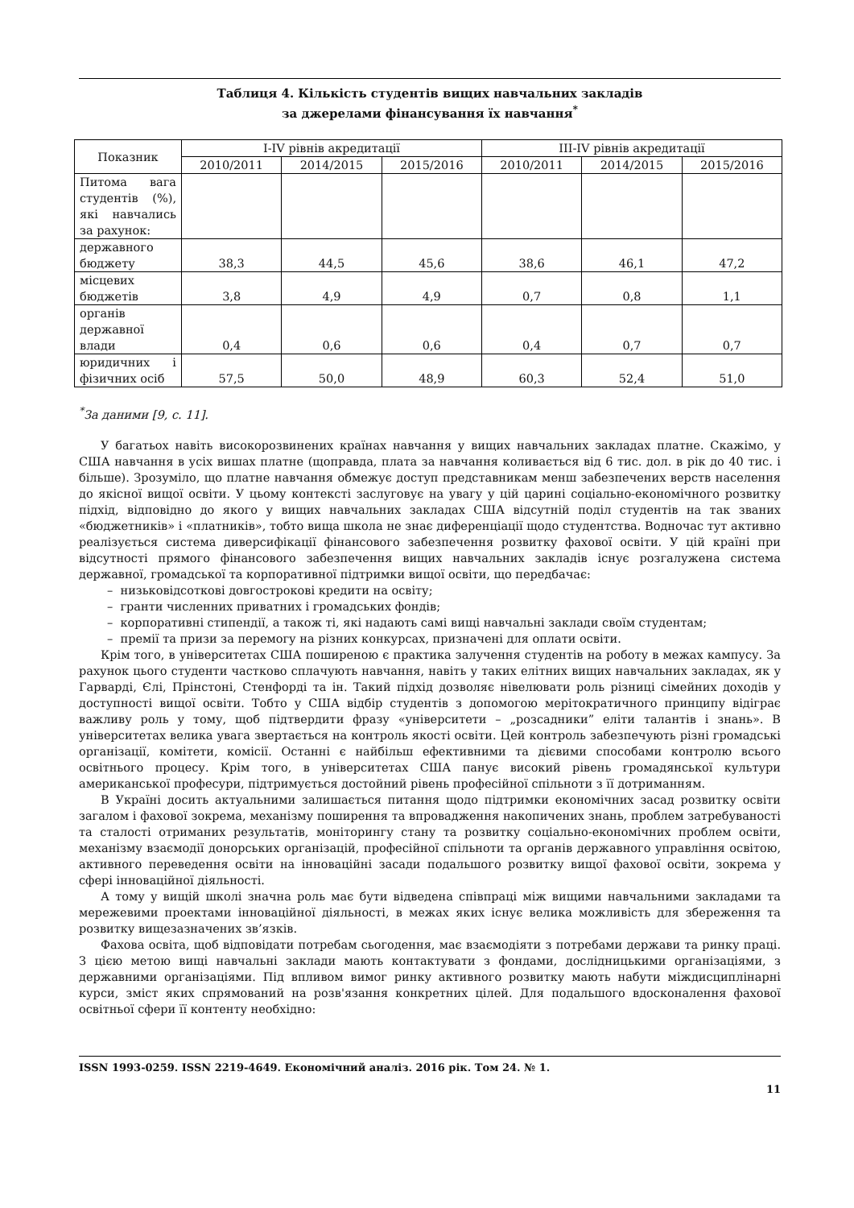Таблиця 4. Кількість студентів вищих навчальних закладів
за джерелами фінансування їх навчання<sup>*</sup>
| Показник | I-IV рівнів акредитації | | | III-IV рівнів акредитації | | |
| --- | --- | --- | --- | --- | --- | --- |
| | 2010/2011 | 2014/2015 | 2015/2016 | 2010/2011 | 2014/2015 | 2015/2016 |
| Питома вага студентів (%), які навчались за рахунок: | | | | | | |
| державного бюджету | 38,3 | 44,5 | 45,6 | 38,6 | 46,1 | 47,2 |
| місцевих бюджетів | 3,8 | 4,9 | 4,9 | 0,7 | 0,8 | 1,1 |
| органів державної влади | 0,4 | 0,6 | 0,6 | 0,4 | 0,7 | 0,7 |
| юридичних і фізичних осіб | 57,5 | 50,0 | 48,9 | 60,3 | 52,4 | 51,0 |
<sup>*</sup> За даними [9, с. 11].
У багатьох навіть високорозвинених країнах навчання у вищих навчальних закладах платне. Скажімо, у США навчання в усіх вишах платне (щоправда, плата за навчання коливається від 6 тис. дол. в рік до 40 тис. і більше). Зрозуміло, що платне навчання обмежує доступ представникам менш забезпечених верств населення до якісної вищої освіти. У цьому контексті заслуговує на увагу у цій царині соціально-економічного розвитку підхід, відповідно до якого у вищих навчальних закладах США відсутній поділ студентів на так званих «бюджетників» і «платників», тобто вища школа не знає диференціації щодо студентства. Водночас тут активно реалізується система диверсифікації фінансового забезпечення розвитку фахової освіти. У цій країні при відсутності прямого фінансового забезпечення вищих навчальних закладів існує розгалужена система державної, громадської та корпоративної підтримки вищої освіти, що передбачає:
– низьковідсоткові довгострокові кредити на освіту;
– гранти численних приватних і громадських фондів;
– корпоративні стипендії, а також ті, які надають самі вищі навчальні заклади своїм студентам;
– премії та призи за перемогу на різних конкурсах, призначені для оплати освіти.
Крім того, в університетах США поширеною є практика залучення студентів на роботу в межах кампусу. За рахунок цього студенти частково сплачують навчання, навіть у таких елітних вищих навчальних закладах, як у Гарварді, Єлі, Прінстоні, Стенфорді та ін. Такий підхід дозволяє нівелювати роль різниці сімейних доходів у доступності вищої освіти. Тобто у США відбір студентів з допомогою мерітократичного принципу відіграє важливу роль у тому, щоб підтвердити фразу «університети – „розсадники” еліти талантів і знань». В університетах велика увага звертається на контроль якості освіти. Цей контроль забезпечують різні громадські організації, комітети, комісії. Останні є найбільш ефективними та дієвими способами контролю всього освітнього процесу. Крім того, в університетах США панує високий рівень громадянської культури американської професури, підтримується достойний рівень професійної спільноти з її дотриманням.
В Україні досить актуальними залишається питання щодо підтримки економічних засад розвитку освіти загалом і фахової зокрема, механізму поширення та впровадження накопичених знань, проблем затребуваності та сталості отриманих результатів, моніторингу стану та розвитку соціально-економічних проблем освіти, механізму взаємодії донорських організацій, професійної спільноти та органів державного управління освітою, активного переведення освіти на інноваційні засади подальшого розвитку вищої фахової освіти, зокрема у сфері інноваційної діяльності.
А тому у вищій школі значна роль має бути відведена співпраці між вищими навчальними закладами та мережевими проектами інноваційної діяльності, в межах яких існує велика можливість для збереження та розвитку вищезазначених зв’язків.
Фахова освіта, щоб відповідати потребам сьогодення, має взаємодіяти з потребами держави та ринку праці. З цією метою вищі навчальні заклади мають контактувати з фондами, дослідницькими організаціями, з державними організаціями. Під впливом вимог ринку активного розвитку мають набути міждисциплінарні курси, зміст яких спрямований на розв'язання конкретних цілей. Для подальшого вдосконалення фахової освітньої сфери її контенту необхідно:
ISSN 1993-0259. ISSN 2219-4649. Економічний аналіз. 2016 рік. Том 24. № 1.
11